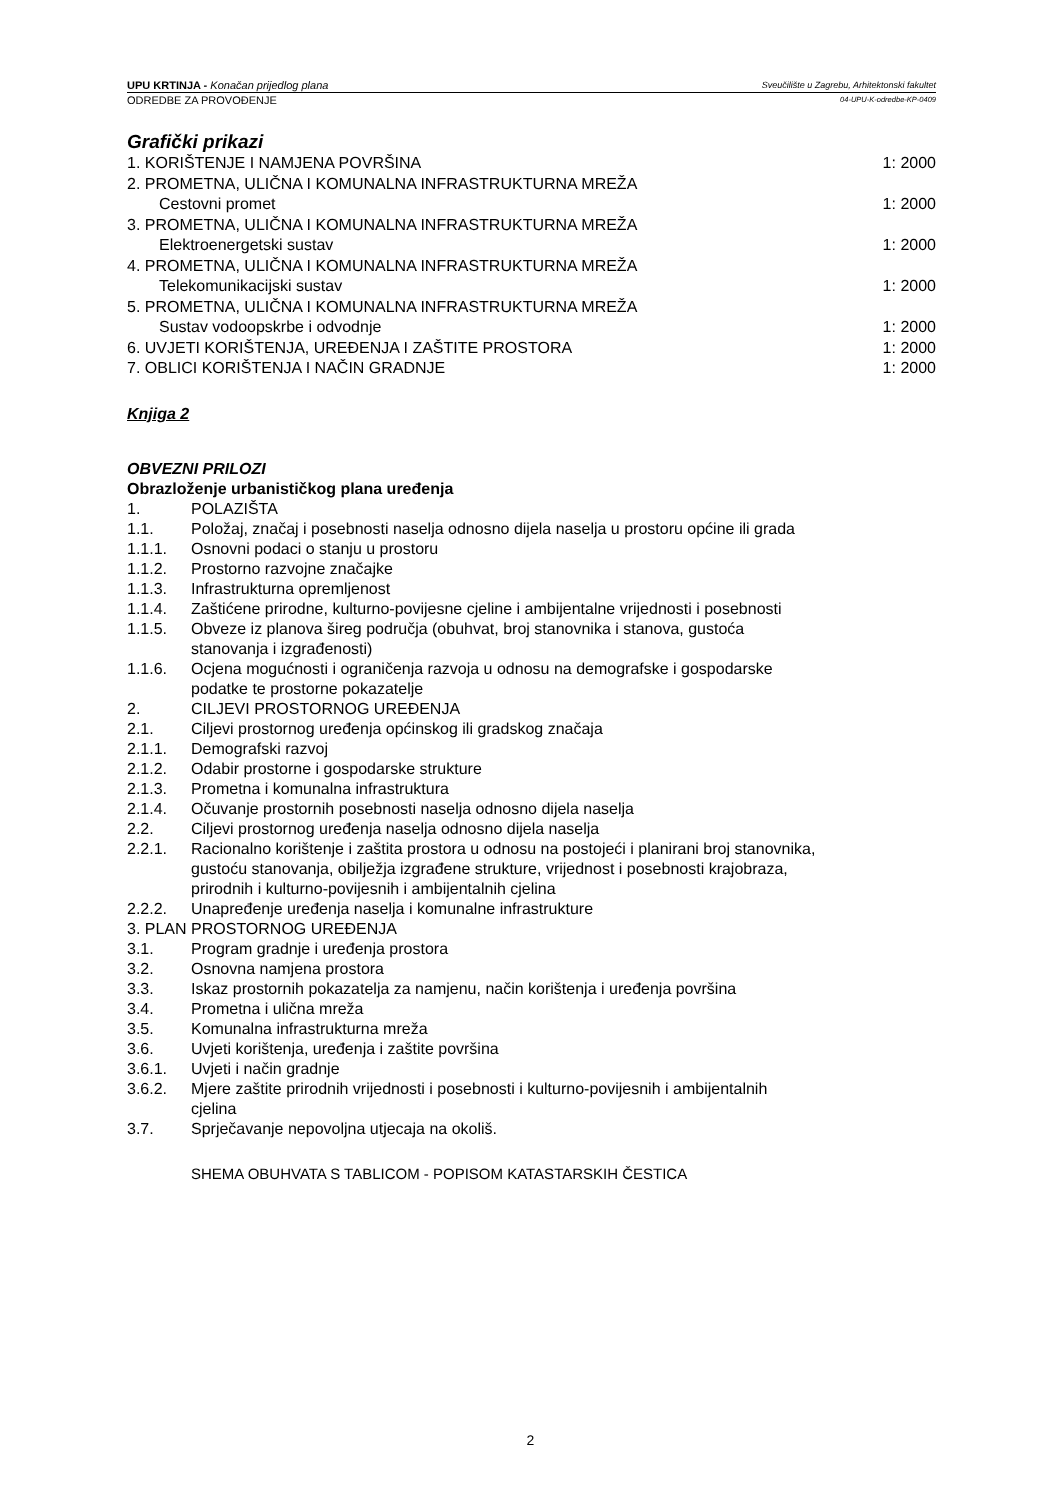UPU KRTINJA - Konačan prijedlog plana Sveučilište u Zagrebu, Arhitektonski fakultet
ODREDBE ZA PROVOĐENJE 04-UPU-K-odredbe-KP-0409
Grafički prikazi
1. KORIŠTENJE I NAMJENA POVRŠINA 1: 2000
2. PROMETNA, ULIČNA I KOMUNALNA INFRASTRUKTURNA MREŽA
Cestovni promet 1: 2000
3. PROMETNA, ULIČNA I KOMUNALNA INFRASTRUKTURNA MREŽA
Elektroenergetski sustav 1: 2000
4. PROMETNA, ULIČNA I KOMUNALNA INFRASTRUKTURNA MREŽA
Telekomunikacijski sustav 1: 2000
5. PROMETNA, ULIČNA I KOMUNALNA INFRASTRUKTURNA MREŽA
Sustav vodoopskrbe i odvodnje 1: 2000
6. UVJETI KORIŠTENJA, UREĐENJA I ZAŠTITE PROSTORA 1: 2000
7. OBLICI KORIŠTENJA I NAČIN GRADNJE 1: 2000
Knjiga 2
OBVEZNI PRILOZI
Obrazloženje urbanističkog plana uređenja
1. POLAZIŠTA
1.1. Položaj, značaj i posebnosti naselja odnosno dijela naselja u prostoru općine ili grada
1.1.1. Osnovni podaci o stanju u prostoru
1.1.2. Prostorno razvojne značajke
1.1.3. Infrastrukturna opremljenost
1.1.4. Zaštićene prirodne, kulturno-povijesne cjeline i ambijentalne vrijednosti i posebnosti
1.1.5. Obveze iz planova šireg područja (obuhvat, broj stanovnika i stanova, gustoća stanovanja i izgrađenosti)
1.1.6. Ocjena mogućnosti i ograničenja razvoja u odnosu na demografske i gospodarske podatke te prostorne pokazatelje
2. CILJEVI PROSTORNOG UREĐENJA
2.1. Ciljevi prostornog uređenja općinskog ili gradskog značaja
2.1.1. Demografski razvoj
2.1.2. Odabir prostorne i gospodarske strukture
2.1.3. Prometna i komunalna infrastruktura
2.1.4. Očuvanje prostornih posebnosti naselja odnosno dijela naselja
2.2. Ciljevi prostornog uređenja naselja odnosno dijela naselja
2.2.1. Racionalno korištenje i zaštita prostora u odnosu na postojeći i planirani broj stanovnika, gustoću stanovanja, obilježja izgrađene strukture, vrijednost i posebnosti krajobraza, prirodnih i kulturno-povijesnih i ambijentalnih cjelina
2.2.2. Unapređenje uređenja naselja i komunalne infrastrukture
3. PLAN PROSTORNOG UREĐENJA
3.1. Program gradnje i uređenja prostora
3.2. Osnovna namjena prostora
3.3. Iskaz prostornih pokazatelja za namjenu, način korištenja i uređenja površina
3.4. Prometna i ulična mreža
3.5. Komunalna infrastrukturna mreža
3.6. Uvjeti korištenja, uređenja i zaštite površina
3.6.1. Uvjeti i način gradnje
3.6.2. Mjere zaštite prirodnih vrijednosti i posebnosti i kulturno-povijesnih i ambijentalnih cjelina
3.7. Sprječavanje nepovoljna utjecaja na okoliš.
SHEMA OBUHVATA S TABLICOM - POPISOM KATASTARSKIH ČESTICA
2